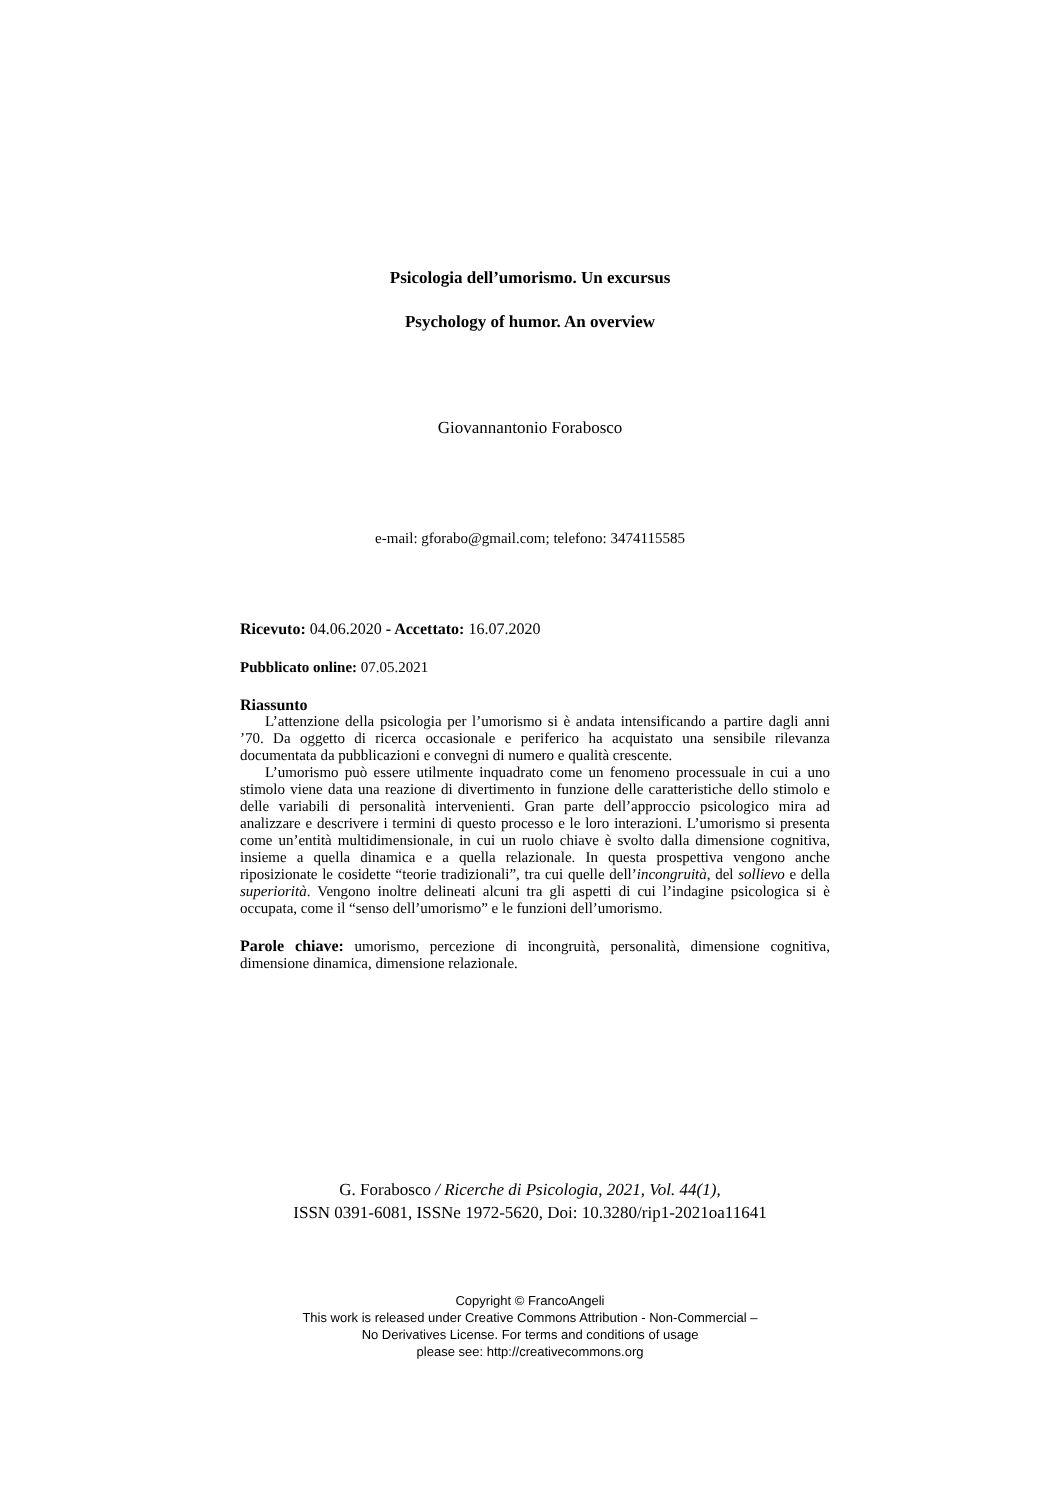Psicologia dell’umorismo. Un excursus
Psychology of humor. An overview
Giovannantonio Forabosco
e-mail: gforabo@gmail.com; telefono: 3474115585
Ricevuto: 04.06.2020 - Accettato: 16.07.2020
Pubblicato online: 07.05.2021
Riassunto
L’attenzione della psicologia per l’umorismo si è andata intensificando a partire dagli anni ’70. Da oggetto di ricerca occasionale e periferico ha acquistato una sensibile rilevanza documentata da pubblicazioni e convegni di numero e qualità crescente.
L’umorismo può essere utilmente inquadrato come un fenomeno processuale in cui a uno stimolo viene data una reazione di divertimento in funzione delle caratteristiche dello stimolo e delle variabili di personalità intervenienti. Gran parte dell’approccio psicologico mira ad analizzare e descrivere i termini di questo processo e le loro interazioni. L’umorismo si presenta come un’entità multidimensionale, in cui un ruolo chiave è svolto dalla dimensione cognitiva, insieme a quella dinamica e a quella relazionale. In questa prospettiva vengono anche riposizionate le cosidette “teorie tradizionali”, tra cui quelle dell’incongruità, del sollievo e della superiorità. Vengono inoltre delineati alcuni tra gli aspetti di cui l’indagine psicologica si è occupata, come il “senso dell’umorismo” e le funzioni dell’umorismo.
Parole chiave: umorismo, percezione di incongruità, personalità, dimensione cognitiva, dimensione dinamica, dimensione relazionale.
G. Forabosco / Ricerche di Psicologia, 2021, Vol. 44(1),
ISSN 0391-6081, ISSNe 1972-5620, Doi: 10.3280/rip1-2021oa11641
Copyright © FrancoAngeli
This work is released under Creative Commons Attribution - Non-Commercial –
No Derivatives License. For terms and conditions of usage
please see: http://creativecommons.org